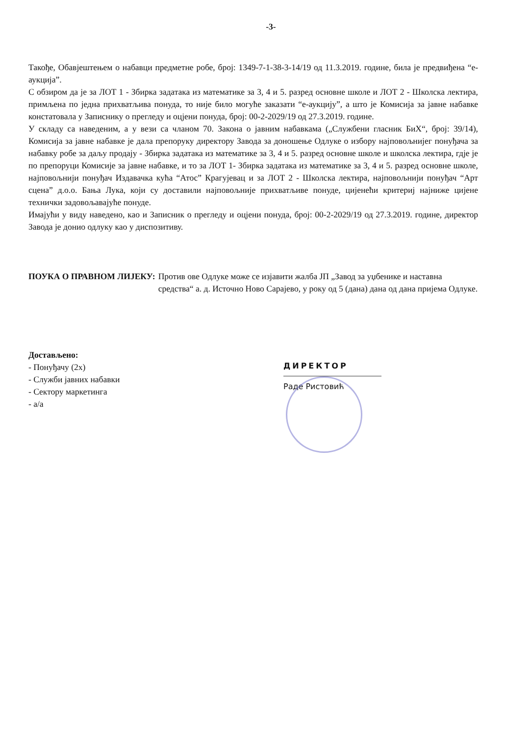-3-
Такође, Обавјештењем о набавци предметне робе, број: 1349-7-1-38-3-14/19 од 11.3.2019. године, била је предвиђена “е-аукција”.
С обзиром да је за ЛОТ 1 - Збирка задатака из математике за 3, 4 и 5. разред основне школе и ЛОТ 2 - Школска лектира, примљена по једна прихватљива понуда, то није било могуће заказати “е-аукцију”, а што је Комисија за јавне набавке констатовала у Записнику о прегледу и оцјени понуда, број: 00-2-2029/19 од 27.3.2019. године.
У складу са наведеним, а у вези са чланом 70. Закона о јавним набавкама („Службени гласник БиХ“, број: 39/14), Комисија за јавне набавке је дала препоруку директору Завода за доношење Одлуке о избору најповољнијег понуђача за набавку робе за даљу продају - Збирка задатака из математике за 3, 4 и 5. разред основне школе и школска лектира, гдје је по препоруци Комисије за јавне набавке, и то за ЛОТ 1- Збирка задатака из математике за 3, 4 и 5. разред основне школе, најповољнији понуђач Издавачка кућа “Атос” Крагујевац и за ЛОТ 2 - Школска лектира, најповољнији понуђач “Арт сцена” д.о.о. Бања Лука, који су доставили најповољније прихватљиве понуде, цијенећи критериј најниже цијене технички задовољавајуће понуде.
Имајући у виду наведено, као и Записник о прегледу и оцјени понуда, број: 00-2-2029/19 од 27.3.2019. године, директор Завода је донио одлуку као у диспозитиву.
ПОУКА О ПРАВНОМ ЛИЈЕКУ: Против ове Одлуке може се изјавити жалба ЈП „Завод за уџбенике и наставна средства“ а. д. Источно Ново Сарајево, у року од 5 (дана) дана од дана пријема Одлуке.
Достављено:
- Понуђачу (2x)
- Служби јавних набавки
- Сектору маркетинга
- а/а
ДИРЕКТОР
Раде Ристовић